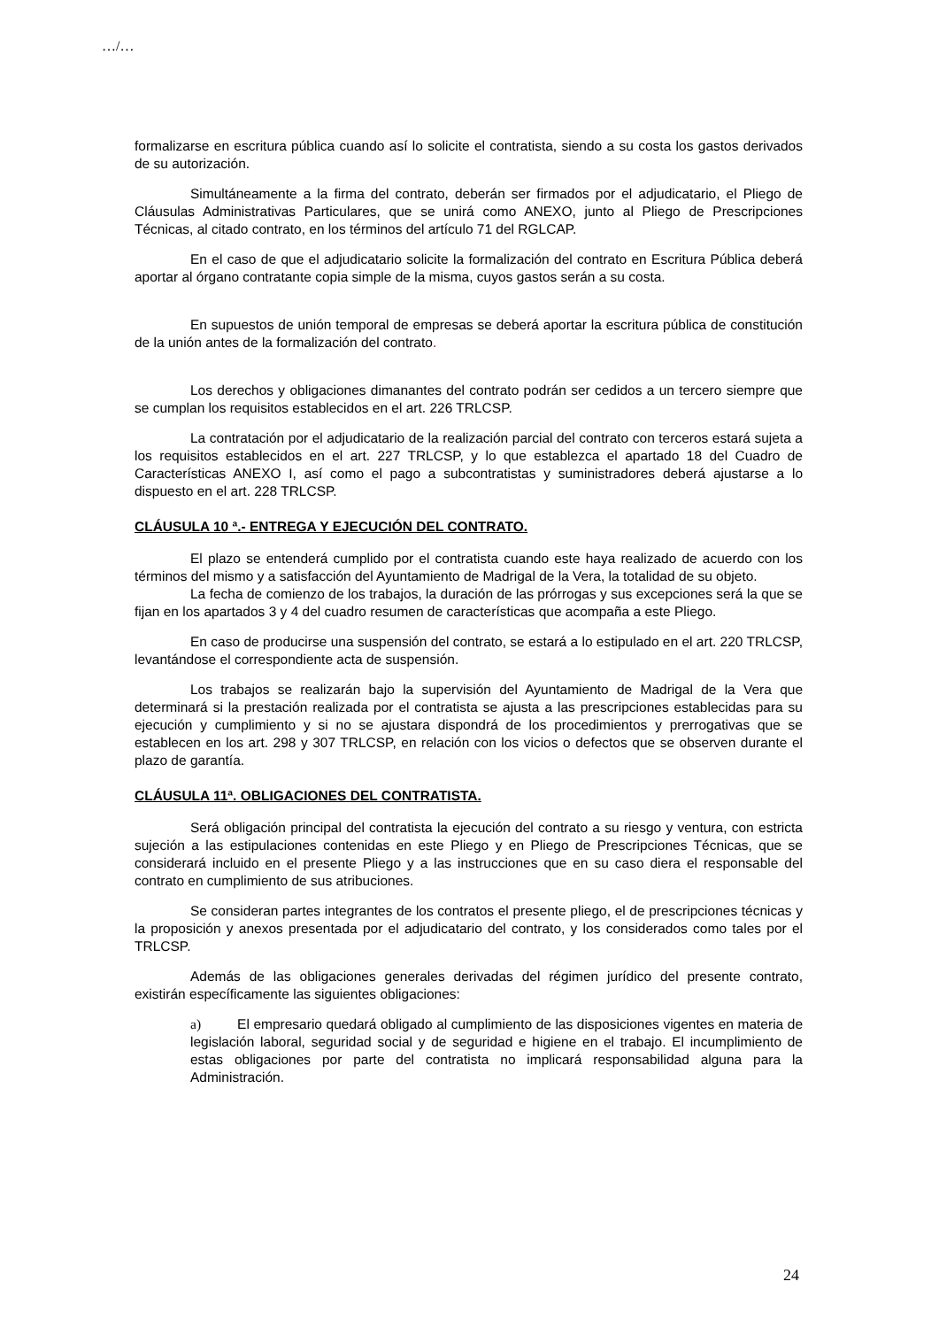…/…
formalizarse en escritura pública cuando así lo solicite el contratista, siendo a su costa los gastos derivados de su autorización.
Simultáneamente a la firma del contrato, deberán ser firmados por el adjudicatario, el Pliego de Cláusulas Administrativas Particulares, que se unirá como ANEXO, junto al Pliego de Prescripciones Técnicas, al citado contrato, en los términos del artículo 71 del RGLCAP.
En el caso de que el adjudicatario solicite la formalización del contrato en Escritura Pública deberá aportar al órgano contratante copia simple de la misma, cuyos gastos serán a su costa.
En supuestos de unión temporal de empresas se deberá aportar la escritura pública de constitución de la unión antes de la formalización del contrato.
Los derechos y obligaciones dimanantes del contrato podrán ser cedidos a un tercero siempre que se cumplan los requisitos establecidos en el art. 226 TRLCSP.
La contratación por el adjudicatario de la realización parcial del contrato con terceros estará sujeta a los requisitos establecidos en el art. 227 TRLCSP, y lo que establezca el apartado 18 del Cuadro de Características ANEXO I, así como el pago a subcontratistas y suministradores deberá ajustarse a lo dispuesto en el art. 228 TRLCSP.
CLÁUSULA 10 ª.- ENTREGA Y EJECUCIÓN DEL CONTRATO.
El plazo se entenderá cumplido por el contratista cuando este haya realizado de acuerdo con los términos del mismo y a satisfacción del Ayuntamiento de Madrigal de la Vera, la totalidad de su objeto.
La fecha de comienzo de los trabajos, la duración de las prórrogas y sus excepciones será la que se fijan en los apartados 3 y 4 del cuadro resumen de características que acompaña a este Pliego.
En caso de producirse una suspensión del contrato, se estará a lo estipulado en el art. 220 TRLCSP, levantándose el correspondiente acta de suspensión.
Los trabajos se realizarán bajo la supervisión del Ayuntamiento de Madrigal de la Vera que determinará si la prestación realizada por el contratista se ajusta a las prescripciones establecidas para su ejecución y cumplimiento y si no se ajustara dispondrá de los procedimientos y prerrogativas que se establecen en los art. 298 y 307 TRLCSP, en relación con los vicios o defectos que se observen durante el plazo de garantía.
CLÁUSULA 11ª. OBLIGACIONES DEL CONTRATISTA.
Será obligación principal del contratista la ejecución del contrato a su riesgo y ventura, con estricta sujeción a las estipulaciones contenidas en este Pliego y en Pliego de Prescripciones Técnicas, que se considerará incluido en el presente Pliego y a las instrucciones que en su caso diera el responsable del contrato en cumplimiento de sus atribuciones.
Se consideran partes integrantes de los contratos el presente pliego, el de prescripciones técnicas y la proposición y anexos presentada por el adjudicatario del contrato, y los considerados como tales por el TRLCSP.
Además de las obligaciones generales derivadas del régimen jurídico del presente contrato, existirán específicamente las siguientes obligaciones:
a) El empresario quedará obligado al cumplimiento de las disposiciones vigentes en materia de legislación laboral, seguridad social y de seguridad e higiene en el trabajo. El incumplimiento de estas obligaciones por parte del contratista no implicará responsabilidad alguna para la Administración.
24